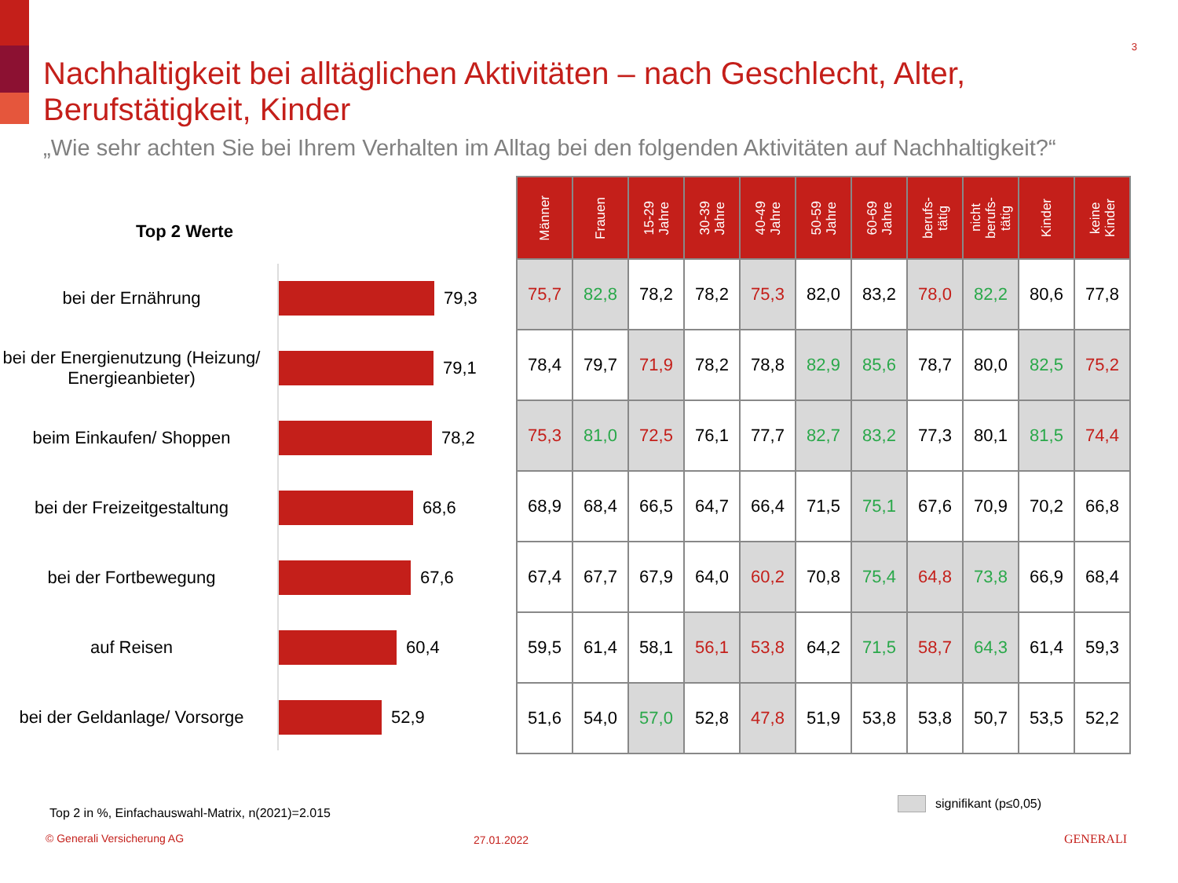3
Nachhaltigkeit bei alltäglichen Aktivitäten – nach Geschlecht, Alter, Berufstätigkeit, Kinder
„Wie sehr achten Sie bei Ihrem Verhalten im Alltag bei den folgenden Aktivitäten auf Nachhaltigkeit?“
Top 2 Werte
bei der Ernährung 79,3
bei der Energienutzung (Heizung/ Energieanbieter)
79,1
beim Einkaufen/ Shoppen 78,2
bei der Freizeitgestaltung
68,6
bei der Fortbewegung 67,6
auf Reisen 60,4
bei der Geldanlage/ Vorsorge
52,9
| Männer | Frauen | 15-29 Jahre | 30-39 Jahre | 40-49 Jahre | 50-59 Jahre | 60-69 Jahre | berufs- tätig | nicht berufs- tätig | Kinder | keine Kinder |
| --- | --- | --- | --- | --- | --- | --- | --- | --- | --- | --- |
| 75,7 | 82,8 | 78,2 | 78,2 | 75,3 | 82,0 | 83,2 | 78,0 | 82,2 | 80,6 | 77,8 |
| 78,4 | 79,7 | 71,9 | 78,2 | 78,8 | 82,9 | 85,6 | 78,7 | 80,0 | 82,5 | 75,2 |
| 75,3 | 81,0 | 72,5 | 76,1 | 77,7 | 82,7 | 83,2 | 77,3 | 80,1 | 81,5 | 74,4 |
| 68,9 | 68,4 | 66,5 | 64,7 | 66,4 | 71,5 | 75,1 | 67,6 | 70,9 | 70,2 | 66,8 |
| 67,4 | 67,7 | 67,9 | 64,0 | 60,2 | 70,8 | 75,4 | 64,8 | 73,8 | 66,9 | 68,4 |
| 59,5 | 61,4 | 58,1 | 56,1 | 53,8 | 64,2 | 71,5 | 58,7 | 64,3 | 61,4 | 59,3 |
| 51,6 | 54,0 | 57,0 | 52,8 | 47,8 | 51,9 | 53,8 | 53,8 | 50,7 | 53,5 | 52,2 |
signifikant (p≤0,05)
Top 2 in %, Einfachauswahl-Matrix, n(2021)=2.015
© Generali Versicherung AG 27.01.2022 GENERALI